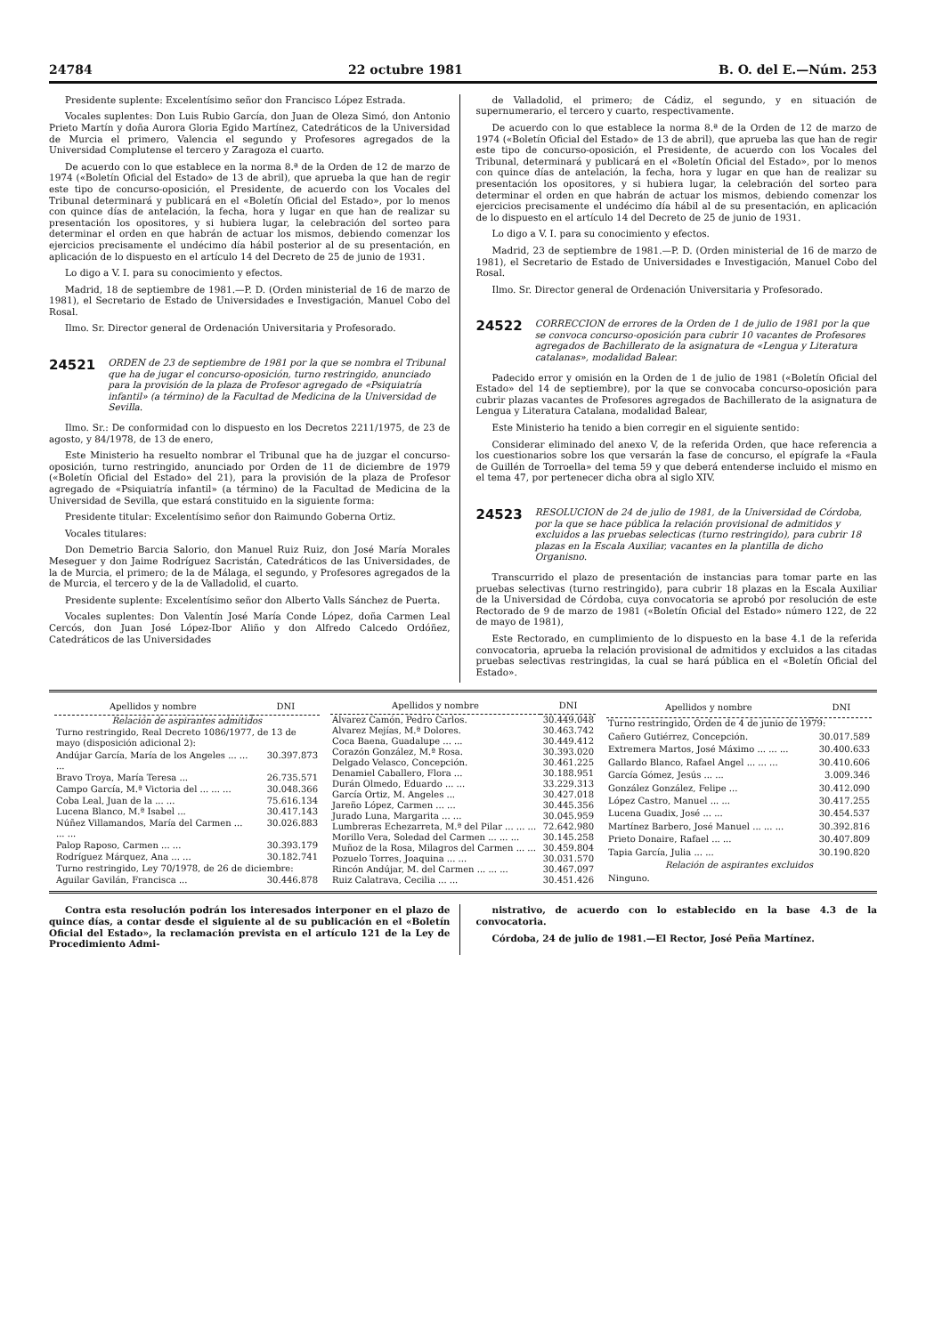24784 22 octubre 1981 B. O. del E.—Núm. 253
Presidente suplente: Excelentísimo señor don Francisco López Estrada.
Vocales suplentes: Don Luis Rubio García, don Juan de Oleza Simó, don Antonio Prieto Martín y doña Aurora Gloria Egido Martínez, Catedráticos de la Universidad de Murcia el primero, Valencia el segundo y Profesores agregados de la Universidad Complutense el tercero y Zaragoza el cuarto.
De acuerdo con lo que establece en la norma 8.ª de la Orden de 12 de marzo de 1974 («Boletín Oficial del Estado» de 13 de abril), que aprueba la que han de regir este tipo de concurso-oposición, el Presidente, de acuerdo con los Vocales del Tribunal determinará y publicará en el «Boletín Oficial del Estado», por lo menos con quince días de antelación, la fecha, hora y lugar en que han de realizar su presentación los opositores, y si hubiera lugar, la celebración del sorteo para determinar el orden en que habrán de actuar los mismos, debiendo comenzar los ejercicios precisamente el undécimo día hábil posterior al de su presentación, en aplicación de lo dispuesto en el artículo 14 del Decreto de 25 de junio de 1931.
Lo digo a V. I. para su conocimiento y efectos.
Madrid, 18 de septiembre de 1981.—P. D. (Orden ministerial de 16 de marzo de 1981), el Secretario de Estado de Universidades e Investigación, Manuel Cobo del Rosal.
Ilmo. Sr. Director general de Ordenación Universitaria y Profesorado.
24521 ORDEN de 23 de septiembre de 1981 por la que se nombra el Tribunal que ha de jugar el concurso-oposición, turno restringido, anunciado para la provisión de la plaza de Profesor agregado de «Psiquiatría infantil» (a término) de la Facultad de Medicina de la Universidad de Sevilla.
Ilmo. Sr.: De conformidad con lo dispuesto en los Decretos 2211/1975, de 23 de agosto, y 84/1978, de 13 de enero,
Este Ministerio ha resuelto nombrar el Tribunal que ha de juzgar el concurso-oposición, turno restringido, anunciado por Orden de 11 de diciembre de 1979 («Boletín Oficial del Estado» del 21), para la provisión de la plaza de Profesor agregado de «Psiquiatría infantil» (a término) de la Facultad de Medicina de la Universidad de Sevilla, que estará constituido en la siguiente forma:
Presidente titular: Excelentísimo señor don Raimundo Gobernа Ortiz.
Vocales titulares:
Don Demetrio Barcia Salorio, don Manuel Ruiz Ruiz, don José María Morales Meseguer y don Jaime Rodríguez Sacristán, Catedráticos de las Universidades, de la de Murcia, el primero; de la de Málaga, el segundo, y Profesores agregados de la de Murcia, el tercero y de la de Valladolid, el cuarto.
Presidente suplente: Excelentísimo señor don Alberto Valls Sánchez de Puerta.
Vocales suplentes: Don Valentín José María Conde López, doña Carmen Leal Cercós, don Juan José López-Ibor Aliño y don Alfredo Calcedo Ordóñez, Catedráticos de las Universidades
de Valladolid, el primero; de Cádiz, el segundo, y en situación de supernumerario, el tercero y cuarto, respectivamente.
De acuerdo con lo que establece la norma 8.ª de la Orden de 12 de marzo de 1974 («Boletín Oficial del Estado» de 13 de abril), que aprueba las que han de regir este tipo de concurso-oposición, el Presidente, de acuerdo con los Vocales del Tribunal, determinará y publicará en el «Boletín Oficial del Estado», por lo menos con quince días de antelación, la fecha, hora y lugar en que han de realizar su presentación los opositores, y si hubiera lugar, la celebración del sorteo para determinar el orden en que habrán de actuar los mismos, debiendo comenzar los ejercicios precisamente el undécimo día hábil al de su presentación, en aplicación de lo dispuesto en el artículo 14 del Decreto de 25 de junio de 1931.
Lo digo a V. I. para su conocimiento y efectos.
Madrid, 23 de septiembre de 1981.—P. D. (Orden ministerial de 16 de marzo de 1981), el Secretario de Estado de Universidades e Investigación, Manuel Cobo del Rosal.
Ilmo. Sr. Director general de Ordenación Universitaria y Profesorado.
24522 CORRECCION de errores de la Orden de 1 de julio de 1981 por la que se convoca concurso-oposición para cubrir 10 vacantes de Profesores agregados de Bachillerato de la asignatura de «Lengua y Literatura catalanas», modalidad Balear.
Padecido error y omisión en la Orden de 1 de julio de 1981 («Boletín Oficial del Estado» del 14 de septiembre), por la que se convocaba concurso-oposición para cubrir plazas vacantes de Profesores agregados de Bachillerato de la asignatura de Lengua y Literatura Catalana, modalidad Balear,
Este Ministerio ha tenido a bien corregir en el siguiente sentido:
Considerar eliminado del anexo V, de la referida Orden, que hace referencia a los cuestionarios sobre los que versarán la fase de concurso, el epígrafe la «Faula de Guillén de Torroella» del tema 59 y que deberá entenderse incluido el mismo en el tema 47, por pertenecer dicha obra al siglo XIV.
24523 RESOLUCION de 24 de julio de 1981, de la Universidad de Córdoba, por la que se hace pública la relación provisional de admitidos y excluidos a las pruebas selecticas (turno restringido), para cubrir 18 plazas en la Escala Auxiliar, vacantes en la plantilla de dicho Organisno.
Transcurrido el plazo de presentación de instancias para tomar parte en las pruebas selectivas (turno restringido), para cubrir 18 plazas en la Escala Auxiliar de la Universidad de Córdoba, cuya convocatoria se aprobó por resolución de este Rectorado de 9 de marzo de 1981 («Boletín Oficial del Estado» número 122, de 22 de mayo de 1981),
Este Rectorado, en cumplimiento de lo dispuesto en la base 4.1 de la referida convocatoria, aprueba la relación provisional de admitidos y excluidos a las citadas pruebas selectivas restringidas, la cual se hará pública en el «Boletín Oficial del Estado».
| Apellidos y nombre | DNI |
| --- | --- |
| Relación de aspirantes admitidos | |
| Turno restringido, Real Decreto 1086/1977, de 13 de mayo (disposición adicional 2): | |
| Andújar García, María de los Angeles ... ... ... | 30.397.873 |
| Bravo Troya, María Teresa ... | 26.735.571 |
| Campo García, M.ª Victoria del ... ... ... | 30.048.366 |
| Coba Leal, Juan de la ... ... | 75.616.134 |
| Lucena Blanco, M.ª Isabel ... | 30.417.143 |
| Núñez Villamandos, María del Carmen ... ... ... | 30.026.883 |
| Palop Raposo, Carmen ... ... | 30.393.179 |
| Rodríguez Márquez, Ana ... ... | 30.182.741 |
| Turno restringido, Ley 70/1978, de 26 de diciembre: | |
| Aguilar Gavilán, Francisca ... | 30.446.878 |
| Apellidos y nombre | DNI |
| --- | --- |
| Alvarez Camón, Pedro Carlos. | 30.449.048 |
| Alvarez Mejías, M.ª Dolores. | 30.463.742 |
| Coca Baena, Guadalupe ... ... | 30.449.412 |
| Corazón González, M.ª Rosa. | 30.393.020 |
| Delgado Velasco, Concepción. | 30.461.225 |
| Denamiel Caballero, Flora ... | 30.188.951 |
| Durán Olmedo, Eduardo ... ... | 33.229.313 |
| García Ortiz, M. Angeles ... | 30.427.018 |
| Jareño López, Carmen ... ... | 30.445.356 |
| Jurado Luna, Margarita ... ... | 30.045.959 |
| Lumbreras Echezarreta, M.ª del Pilar ... ... ... | 72.642.980 |
| Morillo Vera, Soledad del Carmen ... ... ... | 30.145.258 |
| Muñoz de la Rosa, Milagros del Carmen ... ... | 30.459.804 |
| Pozuelo Torres, Joaquina ... ... | 30.031.570 |
| Rincón Andújar, M. del Carmen ... ... ... | 30.467.097 |
| Ruiz Calatrava, Cecilia ... ... | 30.451.426 |
| Apellidos y nombre | DNI |
| --- | --- |
| Turno restringido, Orden de 4 de junio de 1979: | |
| Cañero Gutiérrez, Concepción. | 30.017.589 |
| Extremera Martos, José Máximo ... ... ... | 30.400.633 |
| Gallardo Blanco, Rafael Angel ... ... ... | 30.410.606 |
| García Gómez, Jesús ... ... | 3.009.346 |
| González González, Felipe ... | 30.412.090 |
| López Castro, Manuel ... ... | 30.417.255 |
| Lucena Guadix, José ... ... | 30.454.537 |
| Martínez Barbero, José Manuel ... ... ... | 30.392.816 |
| Prieto Donaire, Rafael ... ... | 30.407.809 |
| Tapia García, Julia ... ... | 30.190.820 |
| Relación de aspirantes excluidos | |
| Ninguno. | |
Contra esta resolución podrán los interesados interponer en el plazo de quince días, a contar desde el siguiente al de su publicación en el «Boletín Oficial del Estado», la reclamación prevista en el artículo 121 de la Ley de Procedimiento Admi-
nistrativo, de acuerdo con lo establecido en la base 4.3 de la convocatoria.
Córdoba, 24 de julio de 1981.—El Rector, José Peña Martínez.